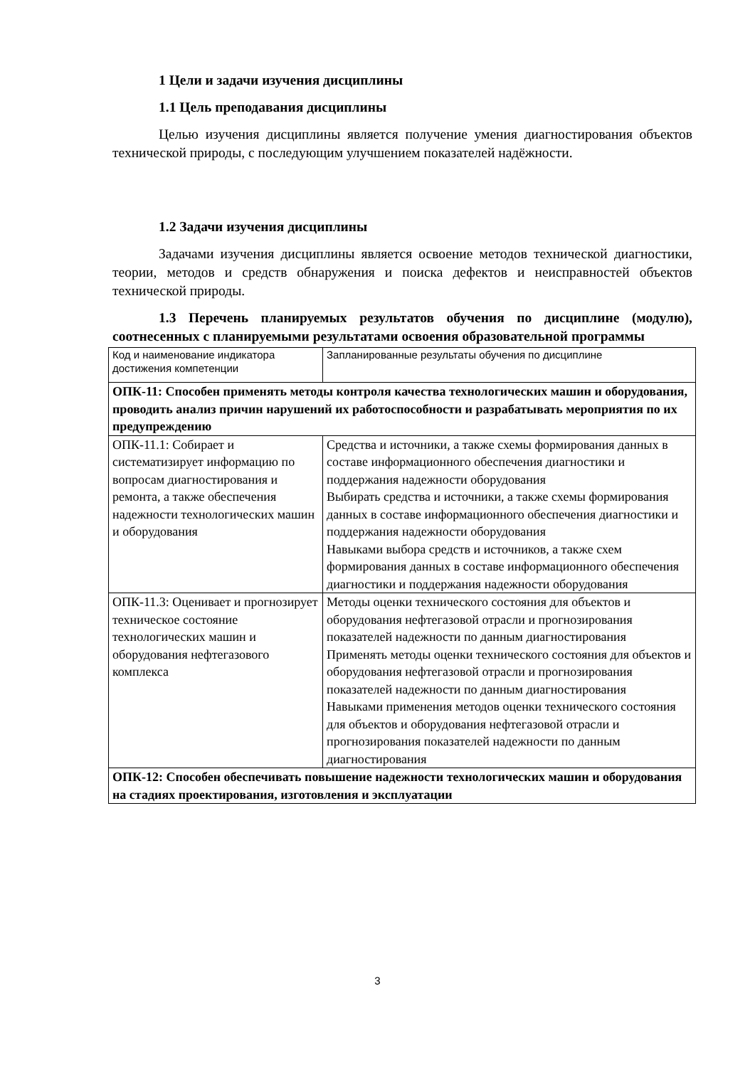1 Цели и задачи изучения дисциплины
1.1 Цель преподавания дисциплины
Целью изучения дисциплины является получение умения диагностирования объектов технической природы, с последующим улучшением показателей надёжности.
1.2 Задачи изучения дисциплины
Задачами изучения дисциплины является освоение методов технической диагностики, теории, методов и средств обнаружения и поиска дефектов и неисправностей объектов технической природы.
1.3 Перечень планируемых результатов обучения по дисциплине (модулю), соотнесенных с планируемыми результатами освоения образовательной программы
| Код и наименование индикатора достижения компетенции | Запланированные результаты обучения по дисциплине |
| ОПК-11: Способен применять методы контроля качества технологических машин и оборудования, проводить анализ причин нарушений их работоспособности и разрабатывать мероприятия по их предупреждению | |
| ОПК-11.1: Собирает и систематизирует информацию по вопросам диагностирования и ремонта, а также обеспечения надежности технологических машин и оборудования | Средства и источники, а также схемы формирования данных в составе информационного обеспечения диагностики и поддержания надежности оборудования Выбирать средства и источники, а также схемы формирования данных в составе информационного обеспечения диагностики и поддержания надежности оборудования Навыками выбора средств и источников, а также схем формирования данных в составе информационного обеспечения диагностики и поддержания надежности оборудования |
| ОПК-11.3: Оценивает и прогнозирует техническое состояние технологических машин и оборудования нефтегазового комплекса | Методы оценки технического состояния для объектов и оборудования нефтегазовой отрасли и прогнозирования показателей надежности по данным диагностирования Применять методы оценки технического состояния для объектов и оборудования нефтегазовой отрасли и прогнозирования показателей надежности по данным диагностирования Навыками применения методов оценки технического состояния для объектов и оборудования нефтегазовой отрасли и прогнозирования показателей надежности по данным диагностирования |
| ОПК-12: Способен обеспечивать повышение надежности технологических машин и оборудования на стадиях проектирования, изготовления и эксплуатации | |
3